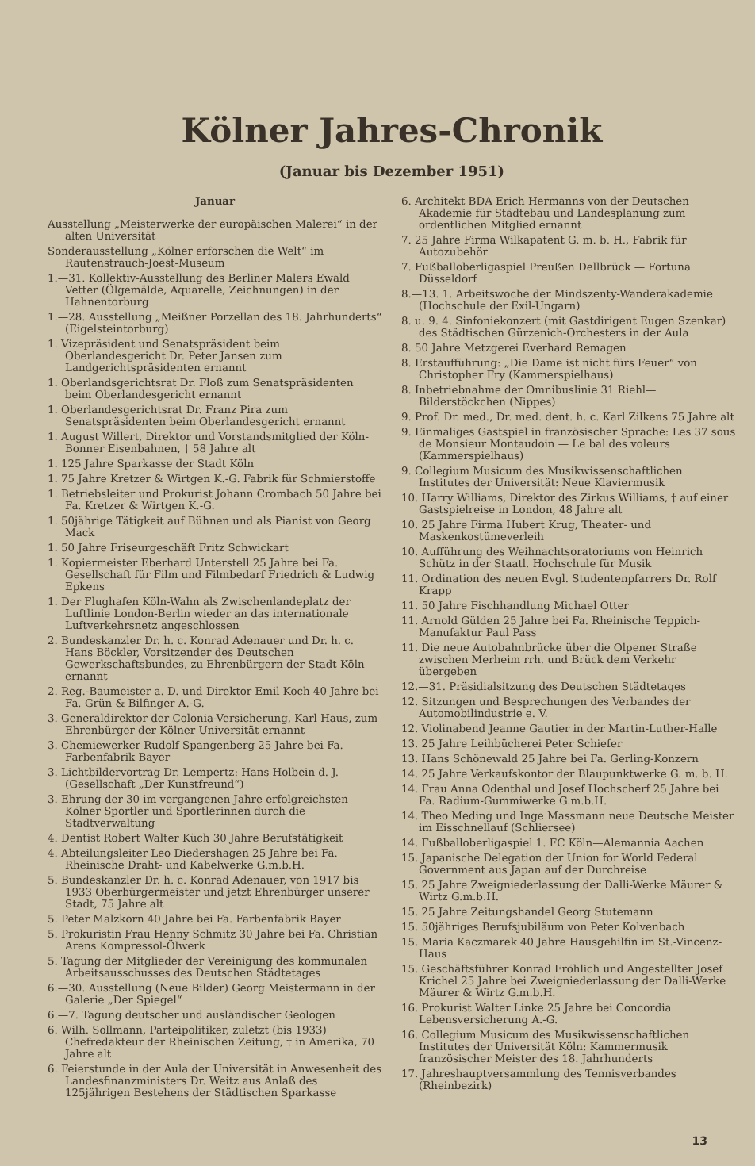Kölner Jahres-Chronik
(Januar bis Dezember 1951)
Januar
Ausstellung „Meisterwerke der europäischen Malerei“ in der alten Universität
Sonderausstellung „Kölner erforschen die Welt“ im Rautenstrauch-Joest-Museum
1.—31. Kollektiv-Ausstellung des Berliner Malers Ewald Vetter (Ölgemälde, Aquarelle, Zeichnungen) in der Hahnentorburg
1.—28. Ausstellung „Meißner Porzellan des 18. Jahrhunderts“ (Eigelsteintorburg)
1. Vizepräsident und Senatspräsident beim Oberlandesgericht Dr. Peter Jansen zum Landgerichtspräsidenten ernannt
1. Oberlandsgerichtsrat Dr. Floß zum Senatspräsidenten beim Oberlandesgericht ernannt
1. Oberlandesgerichtsrat Dr. Franz Pira zum Senatspräsidenten beim Oberlandesgericht ernannt
1. August Willert, Direktor und Vorstandsmitglied der Köln-Bonner Eisenbahnen, † 58 Jahre alt
1. 125 Jahre Sparkasse der Stadt Köln
1. 75 Jahre Kretzer & Wirtgen K.-G. Fabrik für Schmierstoffe
1. Betriebsleiter und Prokurist Johann Crombach 50 Jahre bei Fa. Kretzer & Wirtgen K.-G.
1. 50jährige Tätigkeit auf Bühnen und als Pianist von Georg Mack
1. 50 Jahre Friseurgeschäft Fritz Schwickart
1. Kopiermeister Eberhard Unterstell 25 Jahre bei Fa. Gesellschaft für Film und Filmbedarf Friedrich & Ludwig Epkens
1. Der Flughafen Köln-Wahn als Zwischenlandeplatz der Luftlinie London-Berlin wieder an das internationale Luftverkehrsnetz angeschlossen
2. Bundeskanzler Dr. h. c. Konrad Adenauer und Dr. h. c. Hans Böckler, Vorsitzender des Deutschen Gewerkschaftsbundes, zu Ehrenbürgern der Stadt Köln ernannt
2. Reg.-Baumeister a. D. und Direktor Emil Koch 40 Jahre bei Fa. Grün & Bilfinger A.-G.
3. Generaldirektor der Colonia-Versicherung, Karl Haus, zum Ehrenbürger der Kölner Universität ernannt
3. Chemiewerker Rudolf Spangenberg 25 Jahre bei Fa. Farbenfabrik Bayer
3. Lichtbildervortrag Dr. Lempertz: Hans Holbein d. J. (Gesellschaft „Der Kunstfreund“)
3. Ehrung der 30 im vergangenen Jahre erfolgreichsten Kölner Sportler und Sportlerinnen durch die Stadtverwaltung
4. Dentist Robert Walter Küch 30 Jahre Berufstätigkeit
4. Abteilungsleiter Leo Diedershagen 25 Jahre bei Fa. Rheinische Draht- und Kabelwerke G.m.b.H.
5. Bundeskanzler Dr. h. c. Konrad Adenauer, von 1917 bis 1933 Oberbürgermeister und jetzt Ehrenbürger unserer Stadt, 75 Jahre alt
5. Peter Malzkorn 40 Jahre bei Fa. Farbenfabrik Bayer
5. Prokuristin Frau Henny Schmitz 30 Jahre bei Fa. Christian Arens Kompressol-Ölwerk
5. Tagung der Mitglieder der Vereinigung des kommunalen Arbeitsausschusses des Deutschen Städtetages
6.—30. Ausstellung (Neue Bilder) Georg Meistermann in der Galerie „Der Spiegel“
6.—7. Tagung deutscher und ausländischer Geologen
6. Wilh. Sollmann, Parteipolitiker, zuletzt (bis 1933) Chefredakteur der Rheinischen Zeitung, † in Amerika, 70 Jahre alt
6. Feierstunde in der Aula der Universität in Anwesenheit des Landesfinanzministers Dr. Weitz aus Anlaß des 125jährigen Bestehens der Städtischen Sparkasse
6. Architekt BDA Erich Hermanns von der Deutschen Akademie für Städtebau und Landesplanung zum ordentlichen Mitglied ernannt
7. 25 Jahre Firma Wilkapatent G. m. b. H., Fabrik für Autozubehör
7. Fußballoberligaspiel Preußen Dellbrück — Fortuna Düsseldorf
8.—13. 1. Arbeitswoche der Mindszenty-Wanderakademie (Hochschule der Exil-Ungarn)
8. u. 9. 4. Sinfoniekonzert (mit Gastdirigent Eugen Szenkar) des Städtischen Gürzenich-Orchesters in der Aula
8. 50 Jahre Metzgerei Everhard Remagen
8. Erstaufführung: „Die Dame ist nicht fürs Feuer“ von Christopher Fry (Kammerspielhaus)
8. Inbetriebnahme der Omnibuslinie 31 Riehl—Bilderstöckchen (Nippes)
9. Prof. Dr. med., Dr. med. dent. h. c. Karl Zilkens 75 Jahre alt
9. Einmaliges Gastspiel in französischer Sprache: Les 37 sous de Monsieur Montaudoin — Le bal des voleurs (Kammerspielhaus)
9. Collegium Musicum des Musikwissenschaftlichen Institutes der Universität: Neue Klaviermusik
10. Harry Williams, Direktor des Zirkus Williams, † auf einer Gastspielreise in London, 48 Jahre alt
10. 25 Jahre Firma Hubert Krug, Theater- und Maskenkostümeverleih
10. Aufführung des Weihnachtsoratoriums von Heinrich Schütz in der Staatl. Hochschule für Musik
11. Ordination des neuen Evgl. Studentenpfarrers Dr. Rolf Krapp
11. 50 Jahre Fischhandlung Michael Otter
11. Arnold Gülden 25 Jahre bei Fa. Rheinische Teppich-Manufaktur Paul Pass
11. Die neue Autobahnbrücke über die Olpener Straße zwischen Merheim rrh. und Brück dem Verkehr übergeben
12.—31. Präsidialsitzung des Deutschen Städtetages
12. Sitzungen und Besprechungen des Verbandes der Automobilindustrie e. V.
12. Violinabend Jeanne Gautier in der Martin-Luther-Halle
13. 25 Jahre Leihbücherei Peter Schiefer
13. Hans Schönewald 25 Jahre bei Fa. Gerling-Konzern
14. 25 Jahre Verkaufskontor der Blaupunktwerke G. m. b. H.
14. Frau Anna Odenthal und Josef Hochscherf 25 Jahre bei Fa. Radium-Gummiwerke G.m.b.H.
14. Theo Meding und Inge Massmann neue Deutsche Meister im Eisschnellauf (Schliersee)
14. Fußballoberligaspiel 1. FC Köln—Alemannia Aachen
15. Japanische Delegation der Union for World Federal Government aus Japan auf der Durchreise
15. 25 Jahre Zweigniederlassung der Dalli-Werke Mäurer & Wirtz G.m.b.H.
15. 25 Jahre Zeitungshandel Georg Stutemann
15. 50jähriges Berufsjubiläum von Peter Kolvenbach
15. Maria Kaczmarek 40 Jahre Hausgehilfin im St.-Vincenz-Haus
15. Geschäftsführer Konrad Fröhlich und Angestellter Josef Krichel 25 Jahre bei Zweigniederlassung der Dalli-Werke Mäurer & Wirtz G.m.b.H.
16. Prokurist Walter Linke 25 Jahre bei Concordia Lebensversicherung A.-G.
16. Collegium Musicum des Musikwissenschaftlichen Institutes der Universität Köln: Kammermusik französischer Meister des 18. Jahrhunderts
17. Jahreshauptversammlung des Tennisverbandes (Rheinbezirk)
13